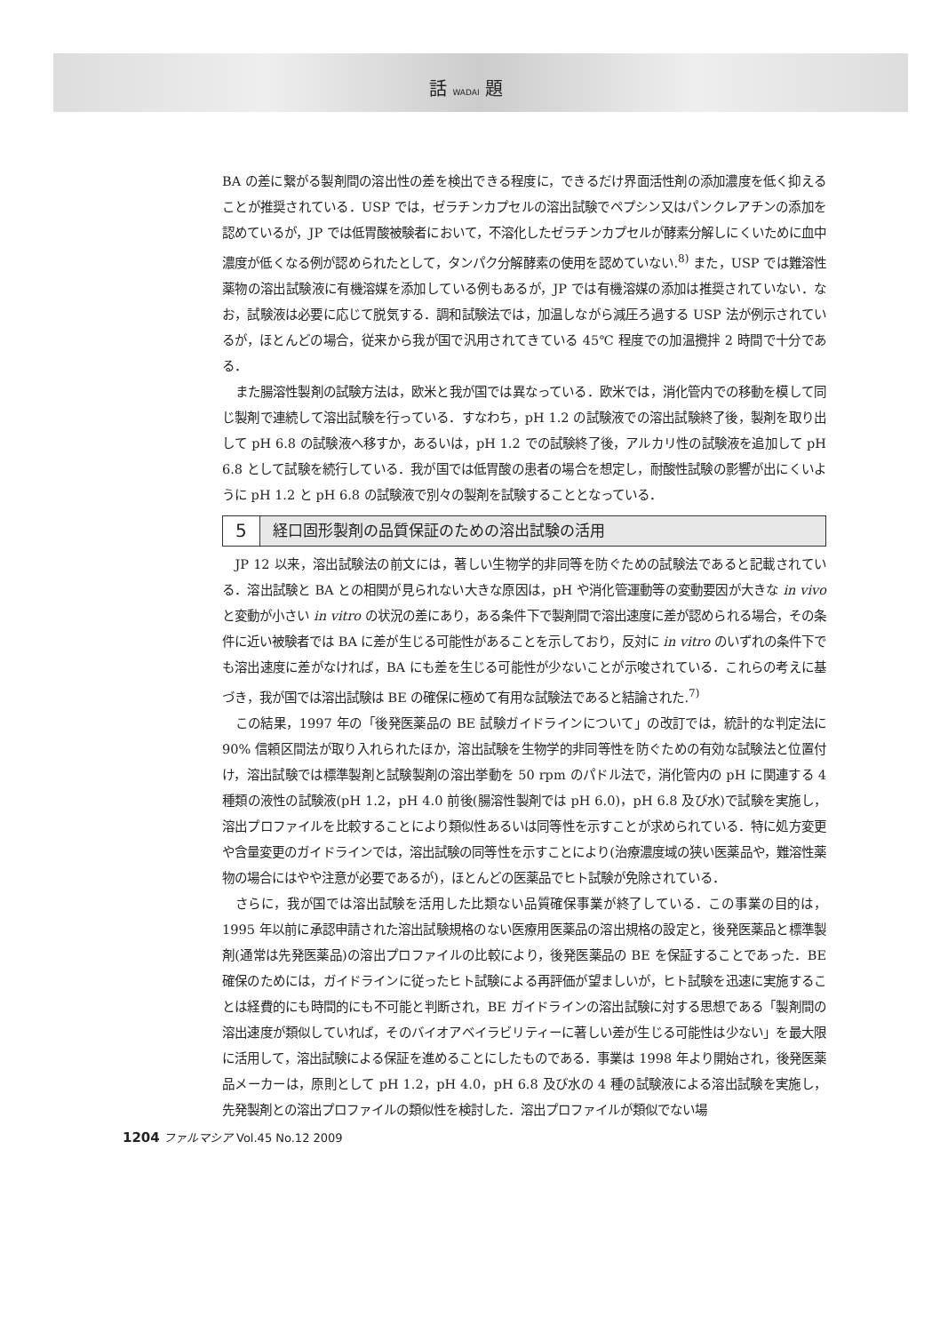話 WADAI 題
BA の差に繋がる製剤間の溶出性の差を検出できる程度に，できるだけ界面活性剤の添加濃度を低く抑えることが推奨されている．USP では，ゼラチンカプセルの溶出試験でペプシン又はパンクレアチンの添加を認めているが，JP では低胃酸被験者において，不溶化したゼラチンカプセルが酵素分解しにくいために血中濃度が低くなる例が認められたとして，タンパク分解酵素の使用を認めていない.<sup>8)</sup> また，USP では難溶性薬物の溶出試験液に有機溶媒を添加している例もあるが，JP では有機溶媒の添加は推奨されていない．なお，試験液は必要に応じて脱気する．調和試験法では，加温しながら減圧ろ過する USP 法が例示されているが，ほとんどの場合，従来から我が国で汎用されてきている 45℃ 程度での加温攪拌 2 時間で十分である．
また腸溶性製剤の試験方法は，欧米と我が国では異なっている．欧米では，消化管内での移動を模して同じ製剤で連続して溶出試験を行っている．すなわち，pH 1.2 の試験液での溶出試験終了後，製剤を取り出して pH 6.8 の試験液へ移すか，あるいは，pH 1.2 での試験終了後，アルカリ性の試験液を追加して pH 6.8 として試験を続行している．我が国では低胃酸の患者の場合を想定し，耐酸性試験の影響が出にくいように pH 1.2 と pH 6.8 の試験液で別々の製剤を試験することとなっている．
5 経口固形製剤の品質保証のための溶出試験の活用
JP 12 以来，溶出試験法の前文には，著しい生物学的非同等を防ぐための試験法であると記載されている．溶出試験と BA との相関が見られない大きな原因は，pH や消化管運動等の変動要因が大きな in vivo と変動が小さい in vitro の状況の差にあり，ある条件下で製剤間で溶出速度に差が認められる場合，その条件に近い被験者では BA に差が生じる可能性があることを示しており，反対に in vitro のいずれの条件下でも溶出速度に差がなければ，BA にも差を生じる可能性が少ないことが示唆されている．これらの考えに基づき，我が国では溶出試験は BE の確保に極めて有用な試験法であると結論された.<sup>7)</sup>
この結果，1997 年の「後発医薬品の BE 試験ガイドラインについて」の改訂では，統計的な判定法に 90% 信頼区間法が取り入れられたほか，溶出試験を生物学的非同等性を防ぐための有効な試験法と位置付け，溶出試験では標準製剤と試験製剤の溶出挙動を 50 rpm のパドル法で，消化管内の pH に関連する 4 種類の液性の試験液(pH 1.2，pH 4.0 前後(腸溶性製剤では pH 6.0)，pH 6.8 及び水)で試験を実施し，溶出プロファイルを比較することにより類似性あるいは同等性を示すことが求められている．特に処方変更や含量変更のガイドラインでは，溶出試験の同等性を示すことにより(治療濃度域の狭い医薬品や，難溶性薬物の場合にはやや注意が必要であるが)，ほとんどの医薬品でヒト試験が免除されている．
さらに，我が国では溶出試験を活用した比類ない品質確保事業が終了している．この事業の目的は，1995 年以前に承認申請された溶出試験規格のない医療用医薬品の溶出規格の設定と，後発医薬品と標準製剤(通常は先発医薬品)の溶出プロファイルの比較により，後発医薬品の BE を保証することであった．BE 確保のためには，ガイドラインに従ったヒト試験による再評価が望ましいが，ヒト試験を迅速に実施することは経費的にも時間的にも不可能と判断され，BE ガイドラインの溶出試験に対する思想である「製剤間の溶出速度が類似していれば，そのバイオアベイラビリティーに著しい差が生じる可能性は少ない」を最大限に活用して，溶出試験による保証を進めることにしたものである．事業は 1998 年より開始され，後発医薬品メーカーは，原則として pH 1.2，pH 4.0，pH 6.8 及び水の 4 種の試験液による溶出試験を実施し，先発製剤との溶出プロファイルの類似性を検討した．溶出プロファイルが類似でない場
1204 ファルマシア Vol.45 No.12 2009